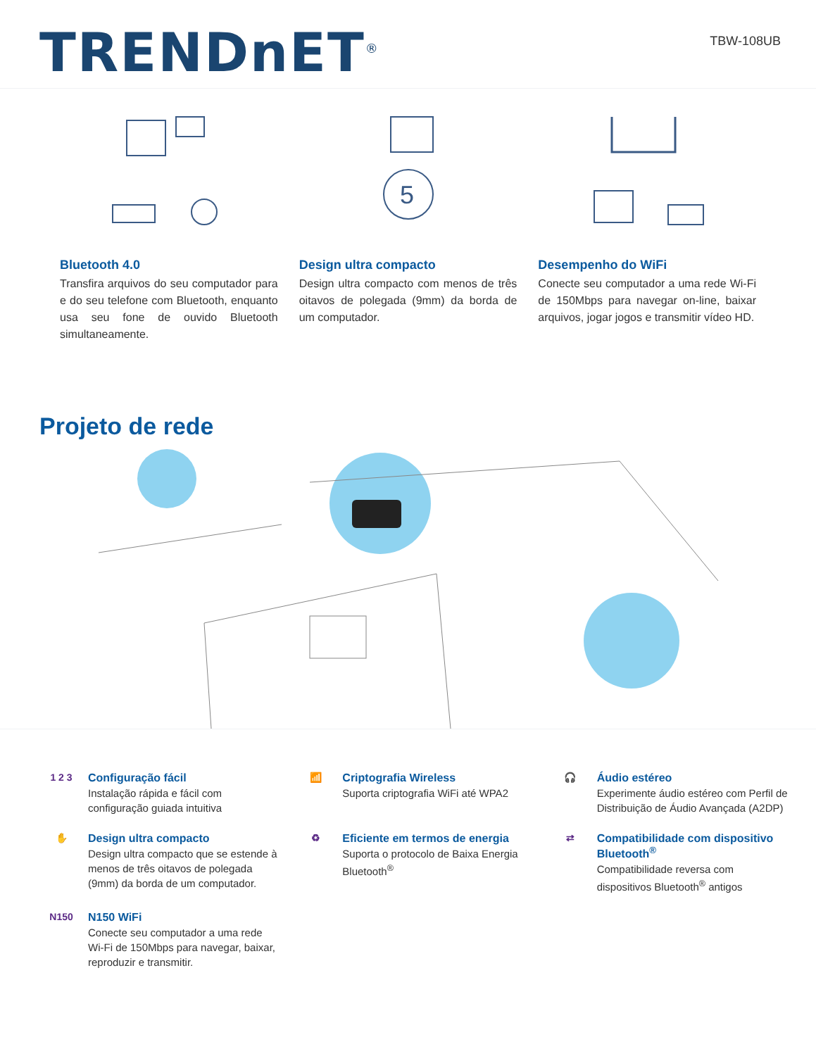TRENDnET<sup>®</sup>
TBW-108UB
Bluetooth 4.0
Transfira arquivos do seu computador para e do seu telefone com Bluetooth, enquanto usa seu fone de ouvido Bluetooth simultaneamente.
5
Design ultra compacto
Design ultra compacto com menos de três oitavos de polegada (9mm) da borda de um computador.
Desempenho do WiFi
Conecte seu computador a uma rede Wi-Fi de 150Mbps para navegar on-line, baixar arquivos, jogar jogos e transmitir vídeo HD.
Projeto de rede
1 2 3
Configuração fácil
Instalação rápida e fácil com configuração guiada intuitiva
📶
Criptografia Wireless
Suporta criptografia WiFi até WPA2
🎧
Áudio estéreo
Experimente áudio estéreo com Perfil de Distribuição de Áudio Avançada (A2DP)
✋
Design ultra compacto
Design ultra compacto que se estende à menos de três oitavos de polegada (9mm) da borda de um computador.
♻
Eficiente em termos de energia
Suporta o protocolo de Baixa Energia Bluetooth<sup>®</sup>
⇄
Compatibilidade com dispositivo Bluetooth<sup>®</sup>
Compatibilidade reversa com dispositivos Bluetooth<sup>®</sup> antigos
N150
N150 WiFi
Conecte seu computador a uma rede Wi-Fi de 150Mbps para navegar, baixar, reproduzir e transmitir.